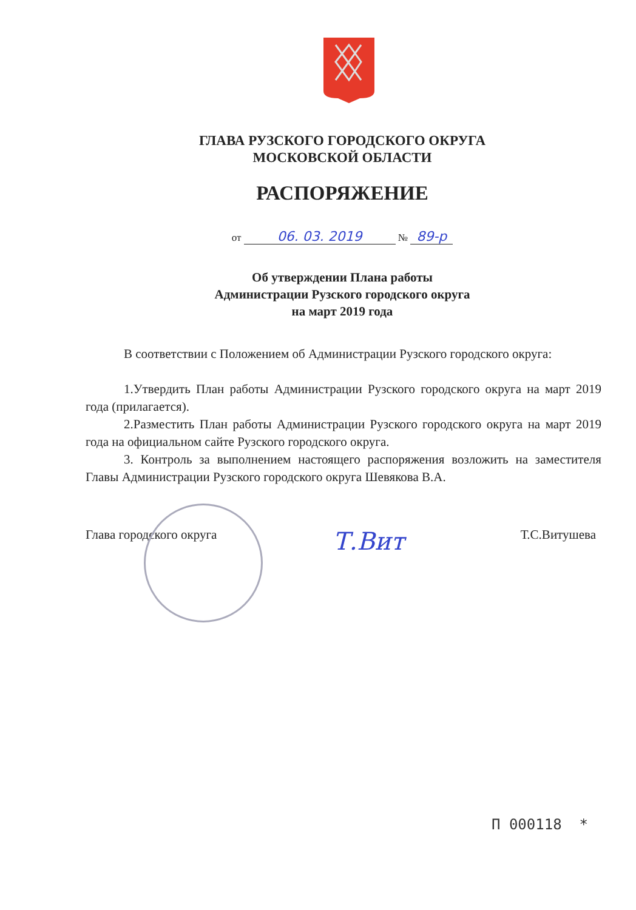ГЛАВА РУЗСКОГО ГОРОДСКОГО ОКРУГА
МОСКОВСКОЙ ОБЛАСТИ
РАСПОРЯЖЕНИЕ
от 06. 03. 2019 № 89-р
Об утверждении Плана работы
Администрации Рузского городского округа
на март 2019 года
В соответствии с Положением об Администрации Рузского городского округа:
1.Утвердить План работы Администрации Рузского городского округа на март 2019 года (прилагается).
2.Разместить План работы Администрации Рузского городского округа на март 2019 года на официальном сайте Рузского городского округа.
3. Контроль за выполнением настоящего распоряжения возложить на заместителя Главы Администрации Рузского городского округа Шевякова В.А.
Глава городского округа Т.Вит Т.С.Витушева
П 000118 *